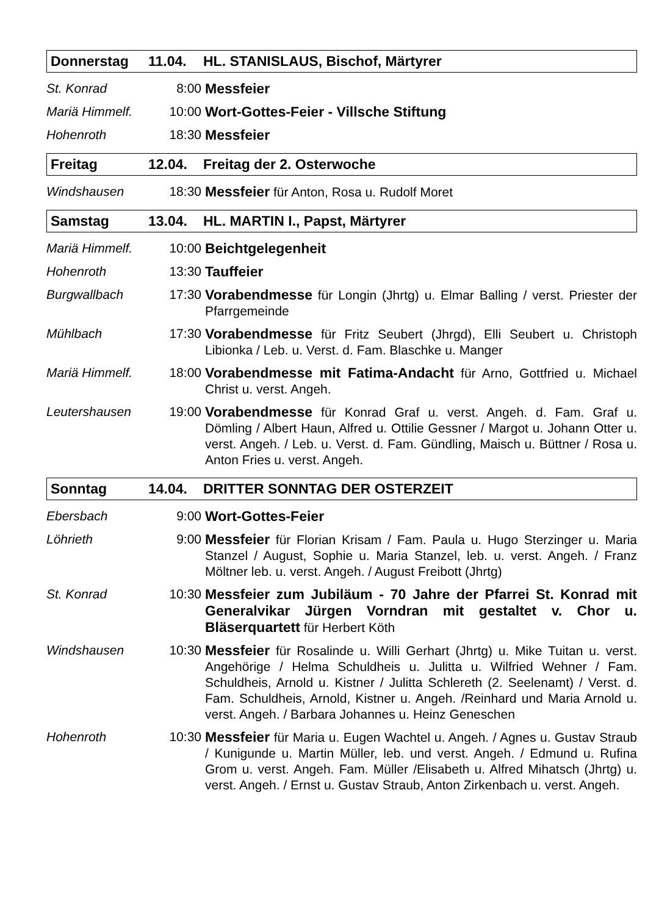Donnerstag 11.04. HL. STANISLAUS, Bischof, Märtyrer
| St. Konrad | 8:00 | Messfeier |
| Mariä Himmelf. | 10:00 | Wort-Gottes-Feier - Villsche Stiftung |
| Hohenroth | 18:30 | Messfeier |
Freitag 12.04. Freitag der 2. Osterwoche
| Windshausen | 18:30 | Messfeier für Anton, Rosa u. Rudolf Moret |
Samstag 13.04. HL. MARTIN I., Papst, Märtyrer
| Mariä Himmelf. | 10:00 | Beichtgelegenheit |
| Hohenroth | 13:30 | Tauffeier |
| Burgwallbach | 17:30 | Vorabendmesse für Longin (Jhrtg) u. Elmar Balling / verst. Priester der Pfarrgemeinde |
| Mühlbach | 17:30 | Vorabendmesse für Fritz Seubert (Jhrgd), Elli Seubert u. Christoph Libionka / Leb. u. Verst. d. Fam. Blaschke u. Manger |
| Mariä Himmelf. | 18:00 | Vorabendmesse mit Fatima-Andacht für Arno, Gottfried u. Michael Christ u. verst. Angeh. |
| Leutershausen | 19:00 | Vorabendmesse für Konrad Graf u. verst. Angeh. d. Fam. Graf u. Dömling / Albert Haun, Alfred u. Ottilie Gessner / Margot u. Johann Otter u. verst. Angeh. / Leb. u. Verst. d. Fam. Gündling, Maisch u. Büttner / Rosa u. Anton Fries u. verst. Angeh. |
Sonntag 14.04. DRITTER SONNTAG DER OSTERZEIT
| Ebersbach | 9:00 | Wort-Gottes-Feier |
| Löhrieth | 9:00 | Messfeier für Florian Krisam / Fam. Paula u. Hugo Sterzinger u. Maria Stanzel / August, Sophie u. Maria Stanzel, leb. u. verst. Angeh. / Franz Möltner leb. u. verst. Angeh. / August Freibott (Jhrtg) |
| St. Konrad | 10:30 | Messfeier zum Jubiläum - 70 Jahre der Pfarrei St. Konrad mit Generalvikar Jürgen Vorndran mit gestaltet v. Chor u. Bläserquartett für Herbert Köth |
| Windshausen | 10:30 | Messfeier für Rosalinde u. Willi Gerhart (Jhrtg) u. Mike Tuitan u. verst. Angehörige / Helma Schuldheis u. Julitta u. Wilfried Wehner / Fam. Schuldheis, Arnold u. Kistner / Julitta Schlereth (2. Seelenamt) / Verst. d. Fam. Schuldheis, Arnold, Kistner u. Angeh. /Reinhard und Maria Arnold u. verst. Angeh. / Barbara Johannes u. Heinz Geneschen |
| Hohenroth | 10:30 | Messfeier für Maria u. Eugen Wachtel u. Angeh. / Agnes u. Gustav Straub / Kunigunde u. Martin Müller, leb. und verst. Angeh. / Edmund u. Rufina Grom u. verst. Angeh. Fam. Müller /Elisabeth u. Alfred Mihatsch (Jhrtg) u. verst. Angeh. / Ernst u. Gustav Straub, Anton Zirkenbach u. verst. Angeh. |